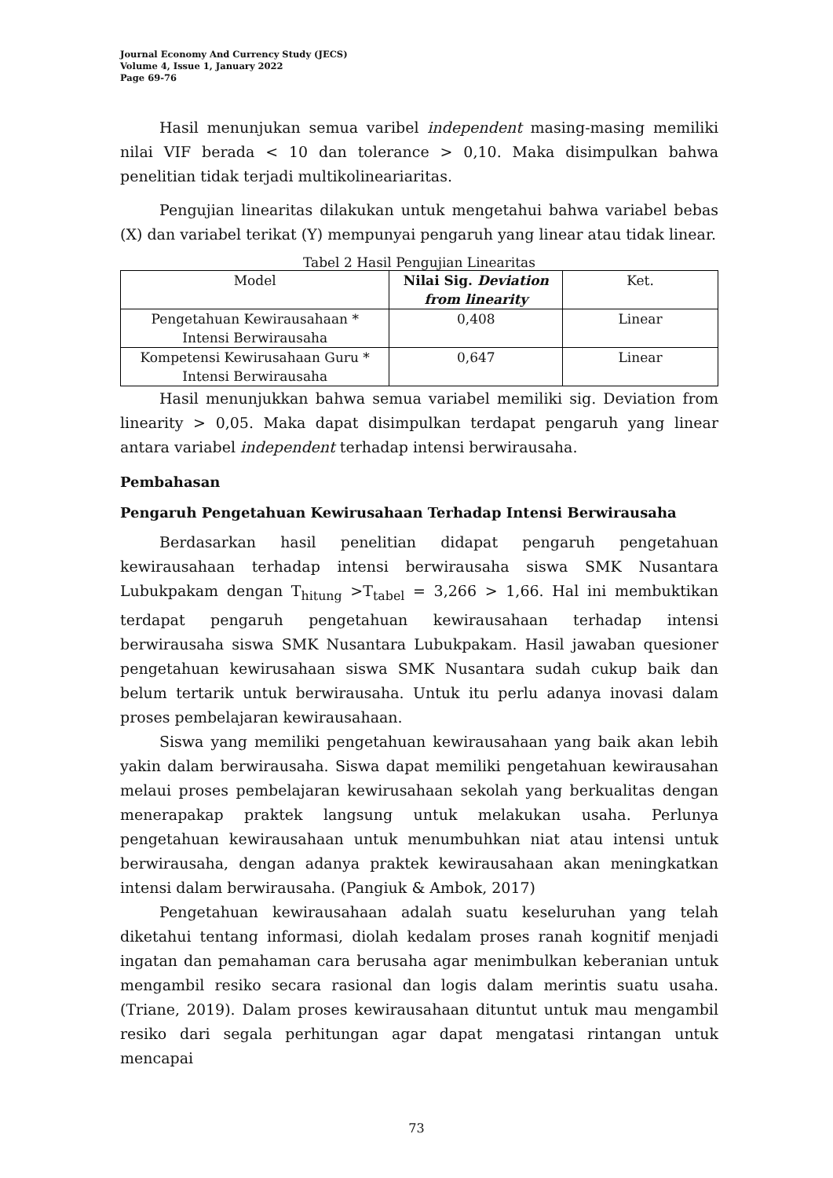Journal Economy And Currency Study (JECS)
Volume 4, Issue 1, January 2022
Page 69-76
Hasil menunjukan semua varibel independent masing-masing memiliki nilai VIF berada < 10 dan tolerance > 0,10. Maka disimpulkan bahwa penelitian tidak terjadi multikolineariaritas.
Pengujian linearitas dilakukan untuk mengetahui bahwa variabel bebas (X) dan variabel terikat (Y) mempunyai pengaruh yang linear atau tidak linear.
Tabel 2 Hasil Pengujian Linearitas
| Model | Nilai Sig. Deviation from linearity | Ket. |
| --- | --- | --- |
| Pengetahuan Kewirausahaan * Intensi Berwirausaha | 0,408 | Linear |
| Kompetensi Kewirusahaan Guru * Intensi Berwirausaha | 0,647 | Linear |
Hasil menunjukkan bahwa semua variabel memiliki sig. Deviation from linearity > 0,05. Maka dapat disimpulkan terdapat pengaruh yang linear antara variabel independent terhadap intensi berwirausaha.
Pembahasan
Pengaruh Pengetahuan Kewirusahaan Terhadap Intensi Berwirausaha
Berdasarkan hasil penelitian didapat pengaruh pengetahuan kewirausahaan terhadap intensi berwirausaha siswa SMK Nusantara Lubukpakam dengan T<sub>hitung</sub> >T<sub>tabel</sub> = 3,266 > 1,66. Hal ini membuktikan terdapat pengaruh pengetahuan kewirausahaan terhadap intensi berwirausaha siswa SMK Nusantara Lubukpakam. Hasil jawaban quesioner pengetahuan kewirusahaan siswa SMK Nusantara sudah cukup baik dan belum tertarik untuk berwirausaha. Untuk itu perlu adanya inovasi dalam proses pembelajaran kewirausahaan.
Siswa yang memiliki pengetahuan kewirausahaan yang baik akan lebih yakin dalam berwirausaha. Siswa dapat memiliki pengetahuan kewirausahan melaui proses pembelajaran kewirusahaan sekolah yang berkualitas dengan menerapakap praktek langsung untuk melakukan usaha. Perlunya pengetahuan kewirausahaan untuk menumbuhkan niat atau intensi untuk berwirausaha, dengan adanya praktek kewirausahaan akan meningkatkan intensi dalam berwirausaha. (Pangiuk & Ambok, 2017)
Pengetahuan kewirausahaan adalah suatu keseluruhan yang telah diketahui tentang informasi, diolah kedalam proses ranah kognitif menjadi ingatan dan pemahaman cara berusaha agar menimbulkan keberanian untuk mengambil resiko secara rasional dan logis dalam merintis suatu usaha. (Triane, 2019). Dalam proses kewirausahaan dituntut untuk mau mengambil resiko dari segala perhitungan agar dapat mengatasi rintangan untuk mencapai
73